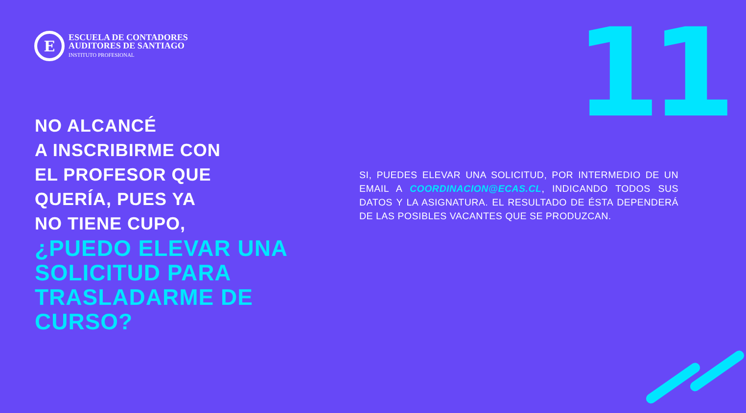E
ESCUELA DE CONTADORES
AUDITORES DE SANTIAGO
INSTITUTO PROFESIONAL
11
NO ALCANCÉ
A INSCRIBIRME CON
EL PROFESOR QUE
QUERÍA, PUES YA
NO TIENE CUPO,
¿PUEDO ELEVAR UNA SOLICITUD PARA TRASLADARME DE CURSO?
SI, PUEDES ELEVAR UNA SOLICITUD, POR INTERMEDIO DE UN EMAIL A COORDINACION@ECAS.CL, INDICANDO TODOS SUS DATOS Y LA ASIGNATURA. EL RESULTADO DE ÉSTA DEPENDERÁ DE LAS POSIBLES VACANTES QUE SE PRODUZCAN.